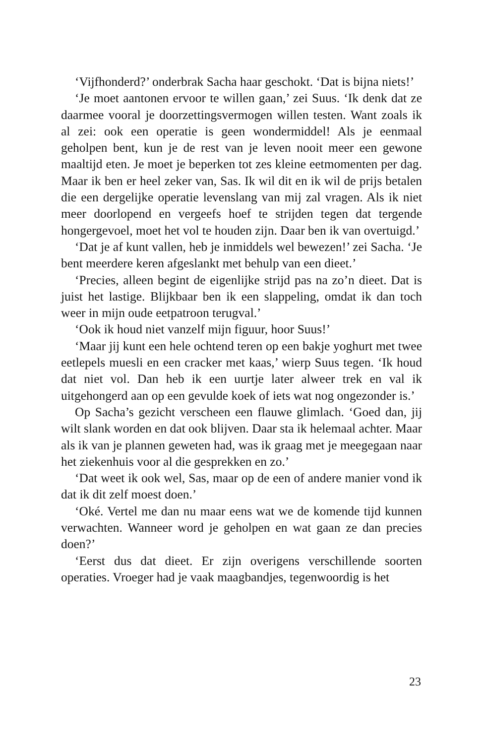‘Vijfhonderd?’ onderbrak Sacha haar geschokt. ‘Dat is bijna niets!’
‘Je moet aantonen ervoor te willen gaan,’ zei Suus. ‘Ik denk dat ze daarmee vooral je doorzettingsvermogen willen testen. Want zoals ik al zei: ook een operatie is geen wondermiddel! Als je eenmaal geholpen bent, kun je de rest van je leven nooit meer een gewone maaltijd eten. Je moet je beperken tot zes kleine eetmomenten per dag. Maar ik ben er heel zeker van, Sas. Ik wil dit en ik wil de prijs betalen die een dergelijke operatie levenslang van mij zal vragen. Als ik niet meer doorlopend en vergeefs hoef te strijden tegen dat tergende hongergevoel, moet het vol te houden zijn. Daar ben ik van overtuigd.’
‘Dat je af kunt vallen, heb je inmiddels wel bewezen!’ zei Sacha. ‘Je bent meerdere keren afgeslankt met behulp van een dieet.’
‘Precies, alleen begint de eigenlijke strijd pas na zo’n dieet. Dat is juist het lastige. Blijkbaar ben ik een slappeling, omdat ik dan toch weer in mijn oude eetpatroon terugval.’
‘Ook ik houd niet vanzelf mijn figuur, hoor Suus!’
‘Maar jij kunt een hele ochtend teren op een bakje yoghurt met twee eetlepels muesli en een cracker met kaas,’ wierp Suus tegen. ‘Ik houd dat niet vol. Dan heb ik een uurtje later alweer trek en val ik uitgehongerd aan op een gevulde koek of iets wat nog ongezonder is.’
Op Sacha’s gezicht verscheen een flauwe glimlach. ‘Goed dan, jij wilt slank worden en dat ook blijven. Daar sta ik helemaal achter. Maar als ik van je plannen geweten had, was ik graag met je meegegaan naar het ziekenhuis voor al die gesprekken en zo.’
‘Dat weet ik ook wel, Sas, maar op de een of andere manier vond ik dat ik dit zelf moest doen.’
‘Oké. Vertel me dan nu maar eens wat we de komende tijd kunnen verwachten. Wanneer word je geholpen en wat gaan ze dan precies doen?’
‘Eerst dus dat dieet. Er zijn overigens verschillende soorten operaties. Vroeger had je vaak maagbandjes, tegenwoordig is het
23